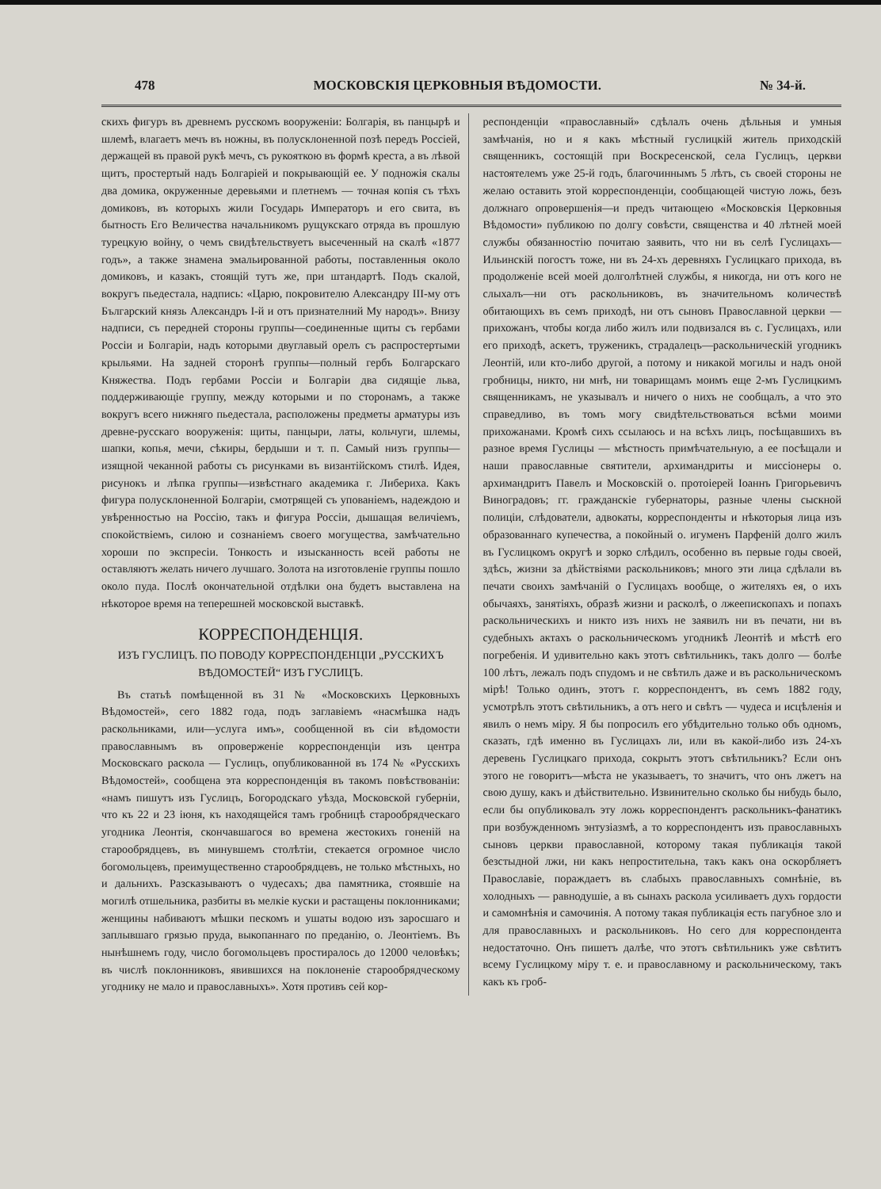478 МОСКОВСКІЯ ЦЕРКОВНЫЯ ВѢДОМОСТИ. № 34-й.
скихъ фигуръ въ древнемъ русскомъ вооруженіи: Болгарія, въ панцырѣ и шлемѣ, влагаетъ мечъ въ ножны, въ полусклоненной позѣ передъ Россіей, держащей въ правой рукѣ мечъ, съ рукояткою въ формѣ креста, а въ лѣвой щитъ, простертый надъ Болгаріей и покрывающій ее. У подножія скалы два домика, окруженные деревьями и плетнемъ — точная копія съ тѣхъ домиковъ, въ которыхъ жили Государь Императоръ и его свита, въ бытность Его Величества начальникомъ рущукскаго отряда въ прошлую турецкую войну, о чемъ свидѣтельствуетъ высеченный на скалѣ «1877 годъ», а также знамена эмальированной работы, поставленныя около домиковъ, и казакъ, стоящій тутъ же, при штандартѣ. Подъ скалой, вокругъ пьедестала, надпись: «Царю, покровителю Александру III-му отъ Българский князь Александръ I-й и отъ признателний Му народъ». Внизу надписи, съ передней стороны группы—соединенные щиты съ гербами Россіи и Болгаріи, надъ которыми двуглавый орелъ съ распростертыми крыльями. На задней сторонѣ группы—полный гербъ Болгарскаго Княжества. Подъ гербами Россіи и Болгаріи два сидящіе льва, поддерживающіе группу, между которыми и по сторонамъ, а также вокругъ всего нижняго пьедестала, расположены предметы арматуры изъ древне-русскаго вооруженія: щиты, панцыри, латы, кольчуги, шлемы, шапки, копья, мечи, сѣкиры, бердыши и т. п. Самый низъ группы—изящной чеканной работы съ рисунками въ византійскомъ стилѣ. Идея, рисунокъ и лѣпка группы—извѣстнаго академика г. Либериха. Какъ фигура полусклоненной Болгаріи, смотрящей съ упованіемъ, надеждою и увѣренностью на Россію, такъ и фигура Россіи, дышащая величіемъ, спокойствіемъ, силою и сознаніемъ своего могущества, замѣчательно хороши по экспресіи. Тонкость и изысканность всей работы не оставляютъ желать ничего лучшаго. Золота на изготовленіе группы пошло около пуда. Послѣ окончательной отдѣлки она будетъ выставлена на нѣкоторое время на теперешней московской выставкѣ.
КОРРЕСПОНДЕНЦІЯ.
ИЗЪ ГУСЛИЦЪ. ПО ПОВОДУ КОРРЕСПОНДЕНЦІИ „РУССКИХЪ ВѢДОМОСТЕЙ“ ИЗЪ ГУСЛИЦЪ.
Въ статьѣ помѣщенной въ 31 № «Московскихъ Церковныхъ Вѣдомостей», сего 1882 года, подъ заглавіемъ «насмѣшка надъ раскольниками, или—услуга имъ», сообщенной въ сіи вѣдомости православнымъ въ опроверженіе корреспонденціи изъ центра Московскаго раскола — Гуслицъ, опубликованной въ 174 № «Русскихъ Вѣдомостей», сообщена эта корреспонденція въ такомъ повѣствованіи: «намъ пишутъ изъ Гуслицъ, Богородскаго уѣзда, Московской губерніи, что къ 22 и 23 іюня, къ находящейся тамъ гробницѣ старообрядческаго угодника Леонтія, скончавшагося во времена жестокихъ гоненій на старообрядцевъ, въ минувшемъ столѣтіи, стекается огромное число богомольцевъ, преимущественно старообрядцевъ, не только мѣстныхъ, но и дальнихъ. Разсказываютъ о чудесахъ; два памятника, стоявшіе на могилѣ отшельника, разбиты въ мелкіе куски и растащены поклонниками; женщины набиваютъ мѣшки пескомъ и ушаты водою изъ заросшаго и заплывшаго грязью пруда, выкопаннаго по преданію, о. Леонтіемъ. Въ нынѣшнемъ году, число богомольцевъ простиралось до 12000 человѣкъ; въ числѣ поклонниковъ, явившихся на поклоненіе старообрядческому угоднику не мало и православныхъ». Хотя противъ сей кор-
респонденціи «православный» сдѣлалъ очень дѣльныя и умныя замѣчанія, но и я какъ мѣстный гуслицкій житель приходскій священникъ, состоящій при Воскресенской, села Гуслицъ, церкви настоятелемъ уже 25-й годъ, благочиннымъ 5 лѣтъ, съ своей стороны не желаю оставить этой корреспонденціи, сообщающей чистую ложь, безъ должнаго опровершенія—и предъ читающею «Московскія Церковныя Вѣдомости» публикою по долгу совѣсти, священства и 40 лѣтней моей службы обязанностію почитаю заявить, что ни въ селѣ Гуслицахъ—Ильинскій погостъ тоже, ни въ 24-хъ деревняхъ Гуслицкаго прихода, въ продолженіе всей моей долголѣтней службы, я никогда, ни отъ кого не слыхалъ—ни отъ раскольниковъ, въ значительномъ количествѣ обитающихъ въ семъ приходѣ, ни отъ сыновъ Православной церкви — прихожанъ, чтобы когда либо жилъ или подвизался въ с. Гуслицахъ, или его приходѣ, аскетъ, труженикъ, страдалецъ—раскольническій угодникъ Леонтій, или кто-либо другой, а потому и никакой могилы и надъ оной гробницы, никто, ни мнѣ, ни товарищамъ моимъ еще 2-мъ Гуслицкимъ священникамъ, не указывалъ и ничего о нихъ не сообщалъ, а что это справедливо, въ томъ могу свидѣтельствоваться всѣми моими прихожанами. Кромѣ сихъ ссылаюсь и на всѣхъ лицъ, посѣщавшихъ въ разное время Гуслицы — мѣстность примѣчательную, а ее посѣщали и наши православные святители, архимандриты и миссіонеры о. архимандритъ Павелъ и Московскій о. протоіерей Іоаннъ Григорьевичъ Виноградовъ; гг. гражданскіе губернаторы, разные члены сыскной полиціи, слѣдователи, адвокаты, корреспонденты и нѣкоторыя лица изъ образованнаго купечества, а покойный о. игуменъ Парфеній долго жилъ въ Гуслицкомъ округѣ и зорко слѣдилъ, особенно въ первые годы своей, здѣсь, жизни за дѣйствіями раскольниковъ; много эти лица сдѣлали въ печати своихъ замѣчаній о Гуслицахъ вообще, о жителяхъ ея, о ихъ обычаяхъ, занятіяхъ, образѣ жизни и расколѣ, о лжеепископахъ и попахъ раскольническихъ и никто изъ нихъ не заявилъ ни въ печати, ни въ судебныхъ актахъ о раскольническомъ угодникѣ Леонтіѣ и мѣстѣ его погребенія. И удивительно какъ этотъ свѣтильникъ, такъ долго — болѣе 100 лѣтъ, лежалъ подъ спудомъ и не свѣтилъ даже и въ раскольническомъ мірѣ! Только одинъ, этотъ г. корреспондентъ, въ семъ 1882 году, усмотрѣлъ этотъ свѣтильникъ, а отъ него и свѣтъ — чудеса и исцѣленія и явилъ о немъ міру. Я бы попросилъ его убѣдительно только объ одномъ, сказать, гдѣ именно въ Гуслицахъ ли, или въ какой-либо изъ 24-хъ деревень Гуслицкаго прихода, сокрытъ этотъ свѣтильникъ? Если онъ этого не говоритъ—мѣста не указываетъ, то значитъ, что онъ лжетъ на свою душу, какъ и дѣйствительно. Извинительно сколько бы нибудь было, если бы опубликовалъ эту ложь корреспондентъ раскольникъ-фанатикъ при возбужденномъ энтузіазмѣ, а то корреспондентъ изъ православныхъ сыновъ церкви православной, которому такая публикація такой безстыдной лжи, ни какъ непростительна, такъ какъ она оскорбляетъ Православіе, пораждаетъ въ слабыхъ православныхъ сомнѣніе, въ холодныхъ — равнодушіе, а въ сынахъ раскола усиливаетъ духъ гордости и самомнѣнія и самочинія. А потому такая публикація есть пагубное зло и для православныхъ и раскольниковъ. Но сего для корреспондента недостаточно. Онъ пишетъ далѣе, что этотъ свѣтильникъ уже свѣтитъ всему Гуслицкому міру т. е. и православному и раскольническому, такъ какъ къ гроб-